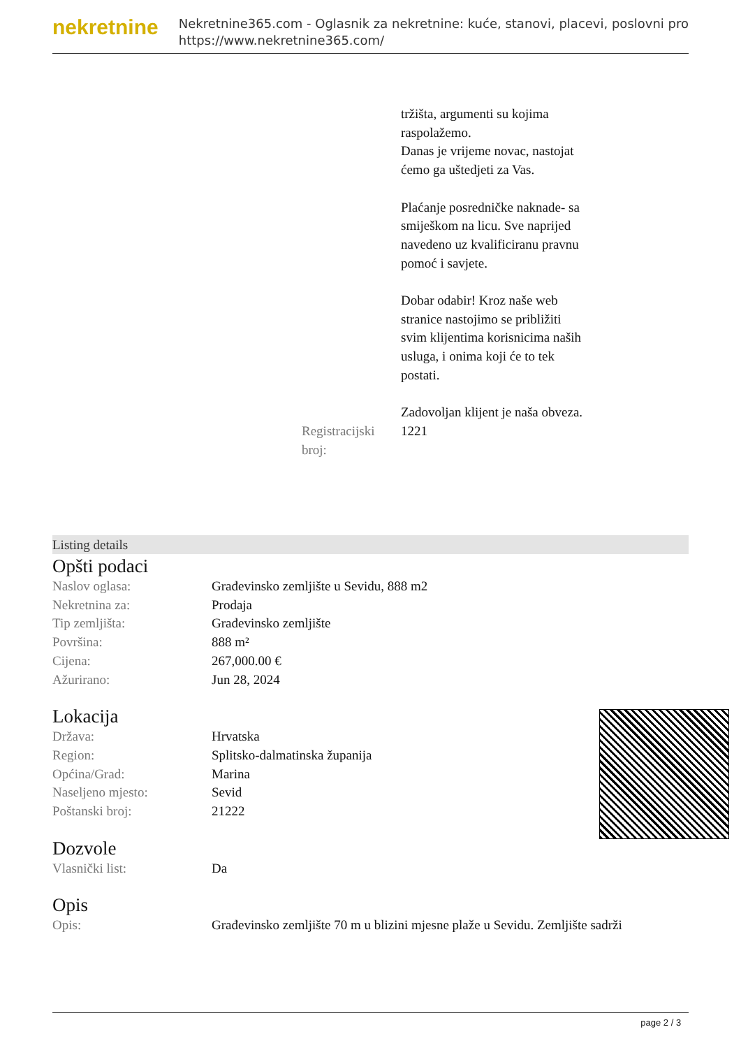nekretnine
Nekretnine365.com - Oglasnik za nekretnine: kuće, stanovi, placevi, poslovni pro
https://www.nekretnine365.com/
| | tržišta, argumenti su kojima raspolažemo. Danas je vrijeme novac, nastojat ćemo ga uštedjeti za Vas. Plaćanje posredničke naknade- sa smiješkom na licu. Sve naprijed navedeno uz kvalificiranu pravnu pomoć i savjete. Dobar odabir! Kroz naše web stranice nastojimo se približiti svim klijentima korisnicima naših usluga, i onima koji će to tek postati. Zadovoljan klijent je naša obveza. |
| Registracijski broj: | 1221 |
Listing details
Opšti podaci
| Naslov oglasa: | Građevinsko zemljište u Sevidu, 888 m2 |
| Nekretnina za: | Prodaja |
| Tip zemljišta: | Građevinsko zemljište |
| Površina: | 888 m² |
| Cijena: | 267,000.00 € |
| Ažurirano: | Jun 28, 2024 |
Lokacija
| Država: | Hrvatska |
| Region: | Splitsko-dalmatinska županija |
| Općina/Grad: | Marina |
| Naseljeno mjesto: | Sevid |
| Poštanski broj: | 21222 |
Dozvole
| Vlasnički list: | Da |
Opis
| Opis: | Građevinsko zemljište 70 m u blizini mjesne plaže u Sevidu. Zemljište sadrži |
page 2 / 3